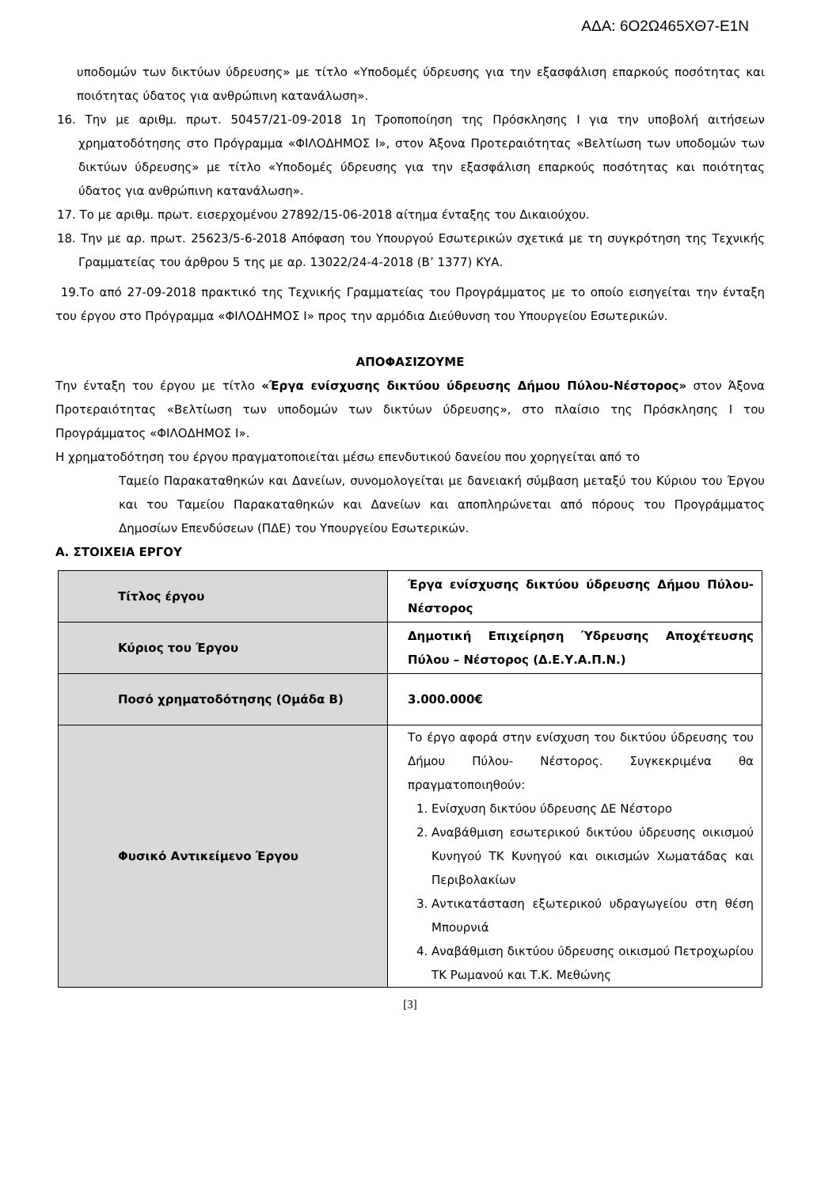ΑΔΑ: 6Ο2Ω465ΧΘ7-Ε1Ν
υποδομών των δικτύων ύδρευσης» με τίτλο «Υποδομές ύδρευσης για την εξασφάλιση επαρκούς ποσότητας και ποιότητας ύδατος για ανθρώπινη κατανάλωση».
16. Την με αριθμ. πρωτ. 50457/21-09-2018 1η Τροποποίηση της Πρόσκλησης Ι για την υποβολή αιτήσεων χρηματοδότησης στο Πρόγραμμα «ΦΙΛΟΔΗΜΟΣ Ι», στον Άξονα Προτεραιότητας «Βελτίωση των υποδομών των δικτύων ύδρευσης» με τίτλο «Υποδομές ύδρευσης για την εξασφάλιση επαρκούς ποσότητας και ποιότητας ύδατος για ανθρώπινη κατανάλωση».
17. Το με αριθμ. πρωτ. εισερχομένου 27892/15-06-2018 αίτημα ένταξης του Δικαιούχου.
18. Την με αρ. πρωτ. 25623/5-6-2018 Απόφαση του Υπουργού Εσωτερικών σχετικά με τη συγκρότηση της Τεχνικής Γραμματείας του άρθρου 5 της με αρ. 13022/24-4-2018 (Β’ 1377) ΚΥΑ.
19.Το από 27-09-2018 πρακτικό της Τεχνικής Γραμματείας του Προγράμματος με το οποίο εισηγείται την ένταξη του έργου στο Πρόγραμμα «ΦΙΛΟΔΗΜΟΣ Ι» προς την αρμόδια Διεύθυνση του Υπουργείου Εσωτερικών.
ΑΠΟΦΑΣΙΖΟΥΜΕ
Την ένταξη του έργου με τίτλο «Έργα ενίσχυσης δικτύου ύδρευσης Δήμου Πύλου-Νέστορος» στον Άξονα Προτεραιότητας «Βελτίωση των υποδομών των δικτύων ύδρευσης», στο πλαίσιο της Πρόσκλησης Ι του Προγράμματος «ΦΙΛΟΔΗΜΟΣ Ι».
Η χρηματοδότηση του έργου πραγματοποιείται μέσω επενδυτικού δανείου που χορηγείται από το
Ταμείο Παρακαταθηκών και Δανείων, συνομολογείται με δανειακή σύμβαση μεταξύ του Κύριου του Έργου και του Ταμείου Παρακαταθηκών και Δανείων και αποπληρώνεται από πόρους του Προγράμματος Δημοσίων Επενδύσεων (ΠΔΕ) του Υπουργείου Εσωτερικών.
Α. ΣΤΟΙΧΕΙΑ ΕΡΓΟΥ
| Τίτλος έργου | Έργα ενίσχυσης δικτύου ύδρευσης Δήμου Πύλου-Νέστορος |
| Κύριος του Έργου | Δημοτική Επιχείρηση Ύδρευσης Αποχέτευσης Πύλου – Νέστορος (Δ.Ε.Υ.Α.Π.Ν.) |
| Ποσό χρηματοδότησης (Ομάδα Β) | 3.000.000€ |
| Φυσικό Αντικείμενο Έργου | Το έργο αφορά στην ενίσχυση του δικτύου ύδρευσης του Δήμου Πύλου- Νέστορος. Συγκεκριμένα θα πραγματοποιηθούν: 1. Ενίσχυση δικτύου ύδρευσης ΔΕ Νέστορο 2. Αναβάθμιση εσωτερικού δικτύου ύδρευσης οικισμού Κυνηγού ΤΚ Κυνηγού και οικισμών Χωματάδας και Περιβολακίων 3. Αντικατάσταση εξωτερικού υδραγωγείου στη θέση Μπουρνιά 4. Αναβάθμιση δικτύου ύδρευσης οικισμού Πετροχωρίου ΤΚ Ρωμανού και Τ.Κ. Μεθώνης |
[3]